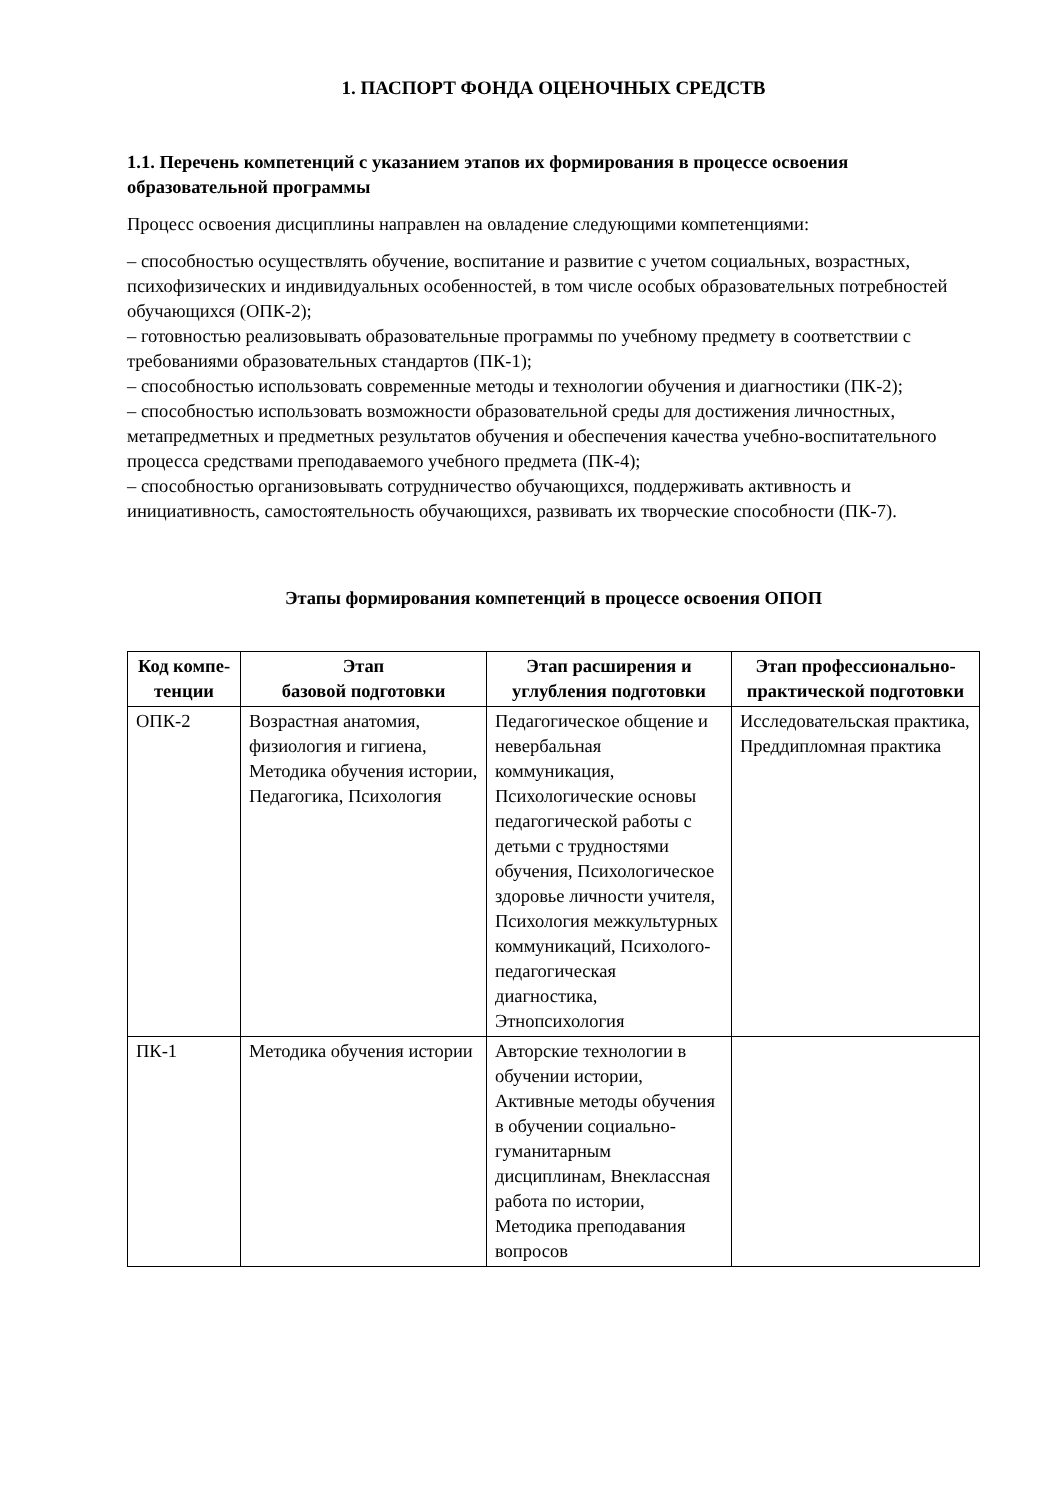1. ПАСПОРТ ФОНДА ОЦЕНОЧНЫХ СРЕДСТВ
1.1. Перечень компетенций с указанием этапов их формирования в процессе освоения образовательной программы
Процесс освоения дисциплины направлен на овладение следующими компетенциями:
– способностью осуществлять обучение, воспитание и развитие с учетом социальных, возрастных, психофизических и индивидуальных особенностей, в том числе особых образовательных потребностей обучающихся (ОПК-2);
– готовностью реализовывать образовательные программы по учебному предмету в соответствии с требованиями образовательных стандартов (ПК-1);
– способностью использовать современные методы и технологии обучения и диагностики (ПК-2);
– способностью использовать возможности образовательной среды для достижения личностных, метапредметных и предметных результатов обучения и обеспечения качества учебно-воспитательного процесса средствами преподаваемого учебного предмета (ПК-4);
– способностью организовывать сотрудничество обучающихся, поддерживать активность и инициативность, самостоятельность обучающихся, развивать их творческие способности (ПК-7).
Этапы формирования компетенций в процессе освоения ОПОП
| Код компе-тенции | Этап базовой подготовки | Этап расширения и углубления подготовки | Этап профессионально-практической подготовки |
| --- | --- | --- | --- |
| ОПК-2 | Возрастная анатомия, физиология и гигиена, Методика обучения истории, Педагогика, Психология | Педагогическое общение и невербальная коммуникация, Психологические основы педагогической работы с детьми с трудностями обучения, Психологическое здоровье личности учителя, Психология межкультурных коммуникаций, Психолого-педагогическая диагностика, Этнопсихология | Исследовательская практика, Преддипломная практика |
| ПК-1 | Методика обучения истории | Авторские технологии в обучении истории, Активные методы обучения в обучении социально-гуманитарным дисциплинам, Внеклассная работа по истории, Методика преподавания вопросов | |